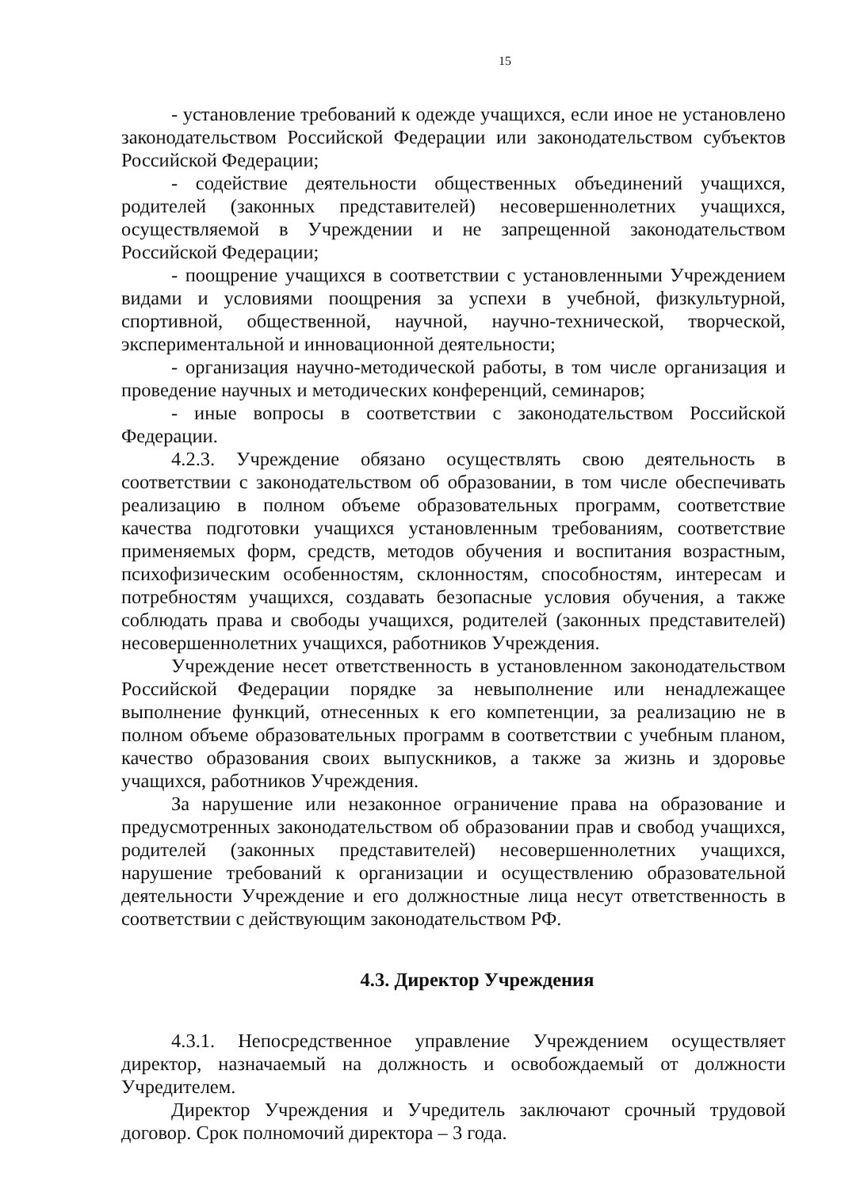15
- установление требований к одежде учащихся, если иное не установлено законодательством Российской Федерации или законодательством субъектов Российской Федерации;
- содействие деятельности общественных объединений учащихся, родителей (законных представителей) несовершеннолетних учащихся, осуществляемой в Учреждении и не запрещенной законодательством Российской Федерации;
- поощрение учащихся в соответствии с установленными Учреждением видами и условиями поощрения за успехи в учебной, физкультурной, спортивной, общественной, научной, научно-технической, творческой, экспериментальной и инновационной деятельности;
- организация научно-методической работы, в том числе организация и проведение научных и методических конференций, семинаров;
- иные вопросы в соответствии с законодательством Российской Федерации.
4.2.3. Учреждение обязано осуществлять свою деятельность в соответствии с законодательством об образовании, в том числе обеспечивать реализацию в полном объеме образовательных программ, соответствие качества подготовки учащихся установленным требованиям, соответствие применяемых форм, средств, методов обучения и воспитания возрастным, психофизическим особенностям, склонностям, способностям, интересам и потребностям учащихся, создавать безопасные условия обучения, а также соблюдать права и свободы учащихся, родителей (законных представителей) несовершеннолетних учащихся, работников Учреждения.
Учреждение несет ответственность в установленном законодательством Российской Федерации порядке за невыполнение или ненадлежащее выполнение функций, отнесенных к его компетенции, за реализацию не в полном объеме образовательных программ в соответствии с учебным планом, качество образования своих выпускников, а также за жизнь и здоровье учащихся, работников Учреждения.
За нарушение или незаконное ограничение права на образование и предусмотренных законодательством об образовании прав и свобод учащихся, родителей (законных представителей) несовершеннолетних учащихся, нарушение требований к организации и осуществлению образовательной деятельности Учреждение и его должностные лица несут ответственность в соответствии с действующим законодательством РФ.
4.3. Директор Учреждения
4.3.1. Непосредственное управление Учреждением осуществляет директор, назначаемый на должность и освобождаемый от должности Учредителем.
Директор Учреждения и Учредитель заключают срочный трудовой договор. Срок полномочий директора – 3 года.